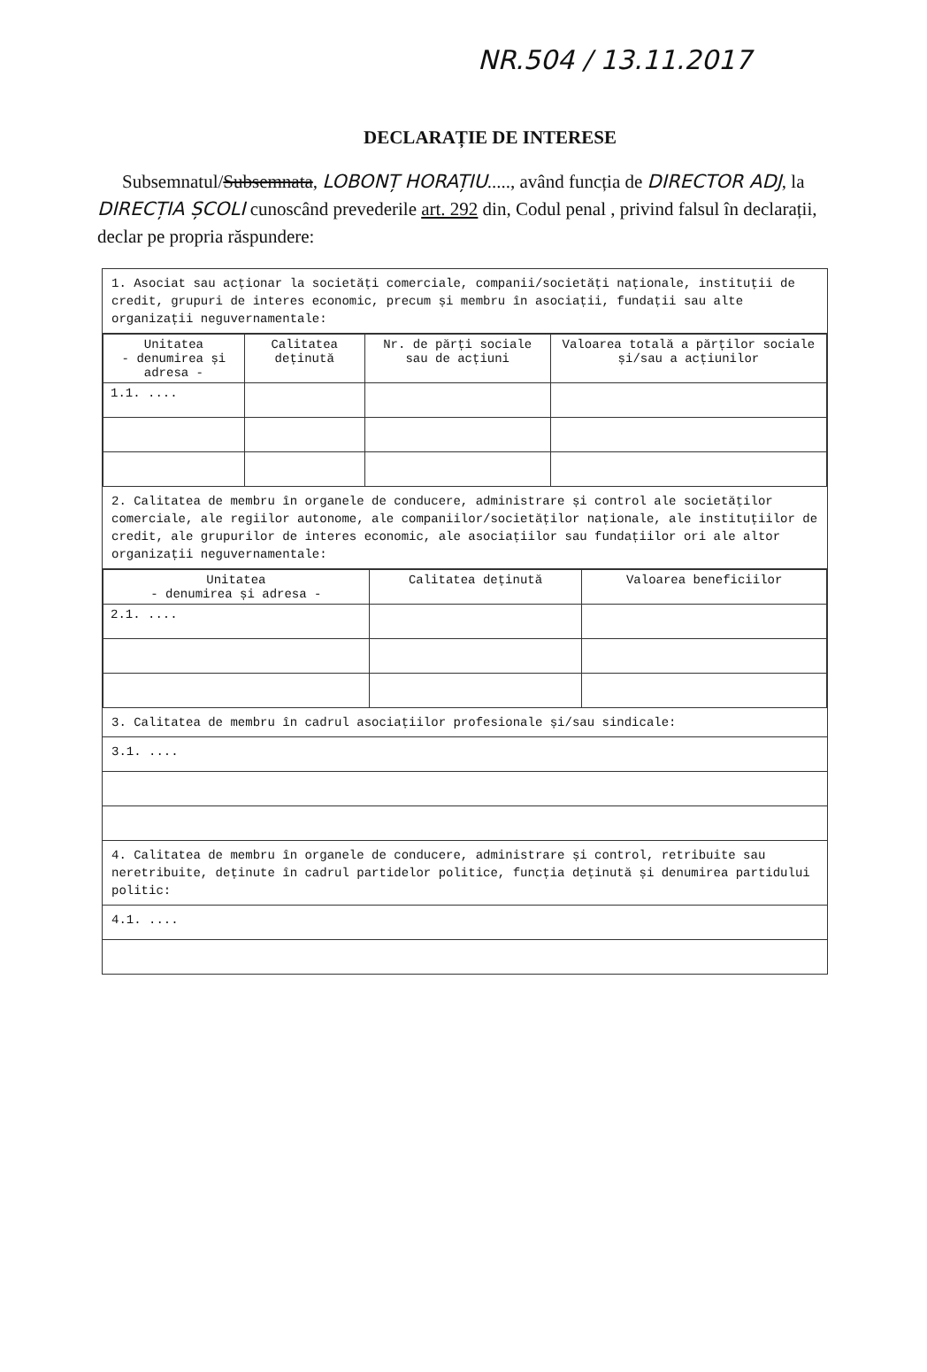NR.504 / 13.11.2017
DECLARAȚIE DE INTERESE
Subsemnatul/Subsemnata, LOBONȚ HORAȚIU....., având funcția de DIRECTOR ADJ, la DIRECȚIA ȘCOLI cunoscând prevederile art. 292 din, Codul penal , privind falsul în declarații, declar pe propria răspundere:
1. Asociat sau acționar la societăți comerciale, companii/societăți naționale, instituții de credit, grupuri de interes economic, precum și membru în asociații, fundații sau alte organizații neguvernamentale:
| Unitatea - denumirea și adresa - | Calitatea deținută | Nr. de părți sociale sau de acțiuni | Valoarea totală a părților sociale și/sau a acțiunilor |
| --- | --- | --- | --- |
| 1.1. .... | | | |
2. Calitatea de membru în organele de conducere, administrare și control ale societăților comerciale, ale regiilor autonome, ale companiilor/societăților naționale, ale instituțiilor de credit, ale grupurilor de interes economic, ale asociațiilor sau fundațiilor ori ale altor organizații neguvernamentale:
| Unitatea - denumirea și adresa - | Calitatea deținută | Valoarea beneficiilor |
| --- | --- | --- |
| 2.1. .... | | |
3. Calitatea de membru în cadrul asociațiilor profesionale și/sau sindicale:
3.1. ....
4. Calitatea de membru în organele de conducere, administrare și control, retribuite sau neretribuite, deținute în cadrul partidelor politice, funcția deținută și denumirea partidului politic:
4.1. ....